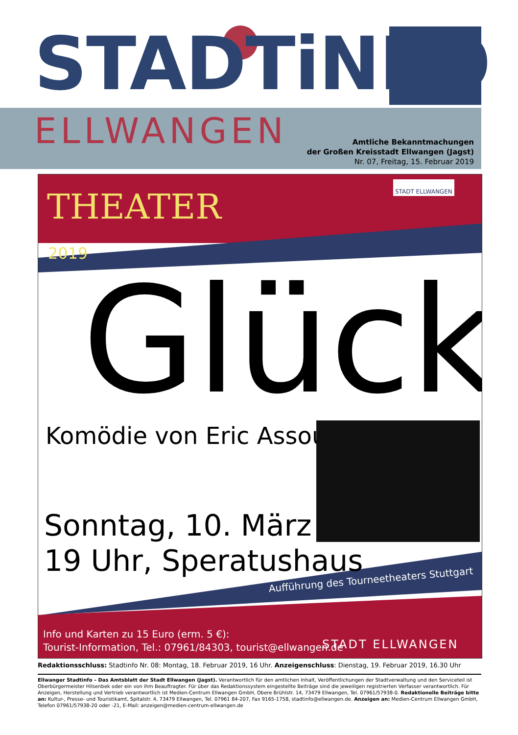STADTiNFO
ELLWANGEN
Amtliche Bekanntmachungen
der Großen Kreisstadt Ellwangen (Jagst)
Nr. 07, Freitag, 15. Februar 2019
THEATER
STADT ELLWANGEN
2019
Glück
Komödie von Eric Assous
Sonntag, 10. März
19 Uhr, Speratushaus
Aufführung des Tourneetheaters Stuttgart
Info und Karten zu 15 Euro (erm. 5 €):
Tourist-Information, Tel.: 07961/84303, tourist@ellwangen.de
STADT ELLWANGEN
Redaktionsschluss: Stadtinfo Nr. 08: Montag, 18. Februar 2019, 16 Uhr. Anzeigenschluss: Dienstag, 19. Februar 2019, 16.30 Uhr
Ellwanger Stadtinfo – Das Amtsblatt der Stadt Ellwangen (Jagst). Verantwortlich für den amtlichen Inhalt, Veröffentlichungen der Stadtverwaltung und den Serviceteil ist Oberbürgermeister Hilsenbek oder ein von ihm Beauftragter. Für über das Redaktionssystem eingestellte Beiträge sind die jeweiligen registrierten Verfasser verantwortlich. Für Anzeigen, Herstellung und Vertrieb verantwortlich ist Medien-Centrum Ellwangen GmbH, Obere Brühlstr. 14, 73479 Ellwangen, Tel. 07961/57938-0. Redaktionelle Beiträge bitte an: Kultur-, Presse- und Touristikamt, Spitalstr. 4, 73479 Ellwangen, Tel. 07961 84-207, Fax 9165-1758, stadtinfo@ellwangen.de. Anzeigen an: Medien-Centrum Ellwangen GmbH, Telefon 07961/57938-20 oder -21, E-Mail: anzeigen@medien-centrum-ellwangen.de